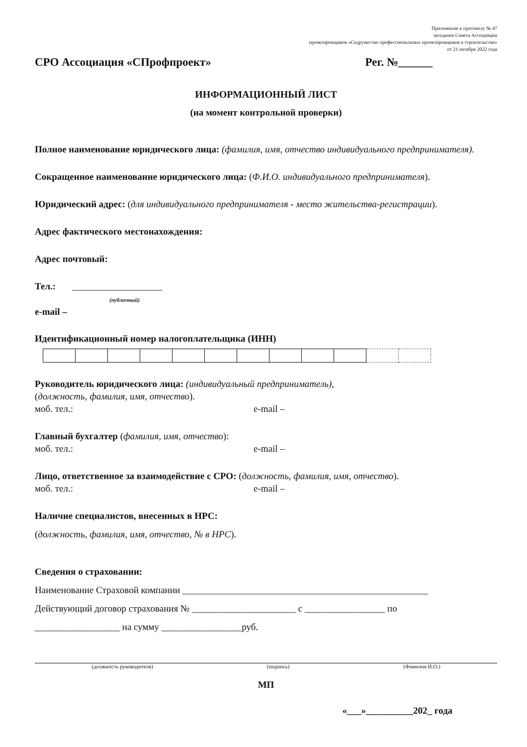Приложение к протоколу № 47
заседания Совета Ассоциации
проектировщиков «Содружество профессиональных проектировщиков в строительстве»
от 21 октября 2022 года
СРО Ассоциация «СПрофпроект» Рег. №______
ИНФОРМАЦИОННЫЙ ЛИСТ
(на момент контрольной проверки)
Полное наименование юридического лица: (фамилия, имя, отчество индивидуального предпринимателя).
Сокращенное наименование юридического лица: (Ф.И.О. индивидуального предпринимателя).
Юридический адрес: (для индивидуального предпринимателя - место жительства-регистрации).
Адрес фактического местонахождения:
Адрес почтовый:
Тел.: ___________________
(публичный)
e-mail –
Идентификационный номер налогоплательщика (ИНН)
Руководитель юридического лица: (индивидуальный предприниматель),
(должность, фамилия, имя, отчество).
моб. тел.: e-mail –
Главный бухгалтер (фамилия, имя, отчество):
моб. тел.: e-mail –
Лицо, ответственное за взаимодействие с СРО: (должность, фамилия, имя, отчество).
моб. тел.: e-mail –
Наличие специалистов, внесенных в НРС:
(должность, фамилия, имя, отчество, № в НРС).
Сведения о страховании:
Наименование Страховой компании ____________________________________________________
Действующий договор страхования № ______________________ с _________________ по
__________________ на сумму _________________руб.
(должность руководителя) (подпись) (Фамилия И.О.)
МП
«___»__________202_ года